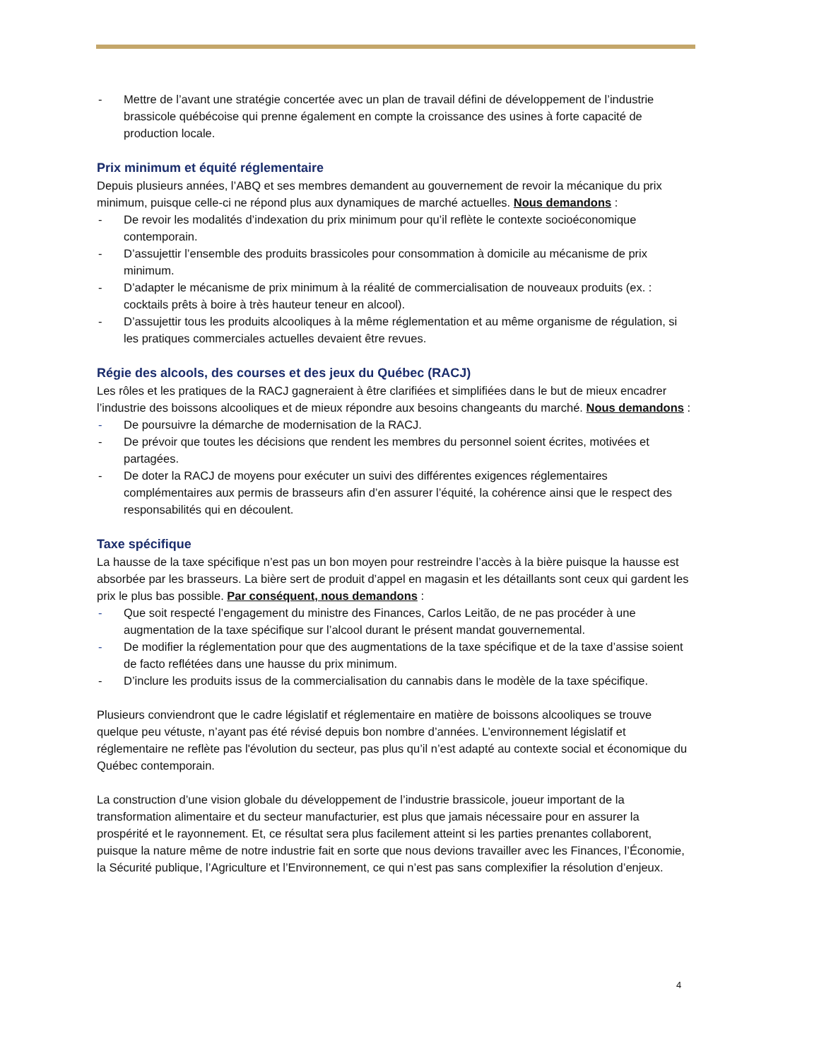- Mettre de l’avant une stratégie concertée avec un plan de travail défini de développement de l’industrie brassicole québécoise qui prenne également en compte la croissance des usines à forte capacité de production locale.
Prix minimum et équité réglementaire
Depuis plusieurs années, l’ABQ et ses membres demandent au gouvernement de revoir la mécanique du prix minimum, puisque celle-ci ne répond plus aux dynamiques de marché actuelles. Nous demandons :
- De revoir les modalités d’indexation du prix minimum pour qu’il reflète le contexte socioéconomique contemporain.
- D’assujettir l’ensemble des produits brassicoles pour consommation à domicile au mécanisme de prix minimum.
- D’adapter le mécanisme de prix minimum à la réalité de commercialisation de nouveaux produits (ex. : cocktails prêts à boire à très hauteur teneur en alcool).
- D’assujettir tous les produits alcooliques à la même réglementation et au même organisme de régulation, si les pratiques commerciales actuelles devaient être revues.
Régie des alcools, des courses et des jeux du Québec (RACJ)
Les rôles et les pratiques de la RACJ gagneraient à être clarifiées et simplifiées dans le but de mieux encadrer l’industrie des boissons alcooliques et de mieux répondre aux besoins changeants du marché. Nous demandons :
- De poursuivre la démarche de modernisation de la RACJ.
- De prévoir que toutes les décisions que rendent les membres du personnel soient écrites, motivées et partagées.
- De doter la RACJ de moyens pour exécuter un suivi des différentes exigences réglementaires complémentaires aux permis de brasseurs afin d’en assurer l’équité, la cohérence ainsi que le respect des responsabilités qui en découlent.
Taxe spécifique
La hausse de la taxe spécifique n’est pas un bon moyen pour restreindre l’accès à la bière puisque la hausse est absorbée par les brasseurs. La bière sert de produit d’appel en magasin et les détaillants sont ceux qui gardent les prix le plus bas possible. Par conséquent, nous demandons :
- Que soit respecté l’engagement du ministre des Finances, Carlos Leitão, de ne pas procéder à une augmentation de la taxe spécifique sur l’alcool durant le présent mandat gouvernemental.
- De modifier la réglementation pour que des augmentations de la taxe spécifique et de la taxe d’assise soient de facto reflétées dans une hausse du prix minimum.
- D’inclure les produits issus de la commercialisation du cannabis dans le modèle de la taxe spécifique.
Plusieurs conviendront que le cadre législatif et réglementaire en matière de boissons alcooliques se trouve quelque peu vétuste, n’ayant pas été révisé depuis bon nombre d’années. L’environnement législatif et réglementaire ne reflète pas l'évolution du secteur, pas plus qu’il n’est adapté au contexte social et économique du Québec contemporain.
La construction d’une vision globale du développement de l’industrie brassicole, joueur important de la transformation alimentaire et du secteur manufacturier, est plus que jamais nécessaire pour en assurer la prospérité et le rayonnement. Et, ce résultat sera plus facilement atteint si les parties prenantes collaborent, puisque la nature même de notre industrie fait en sorte que nous devions travailler avec les Finances, l’Économie, la Sécurité publique, l’Agriculture et l’Environnement, ce qui n’est pas sans complexifier la résolution d’enjeux.
4